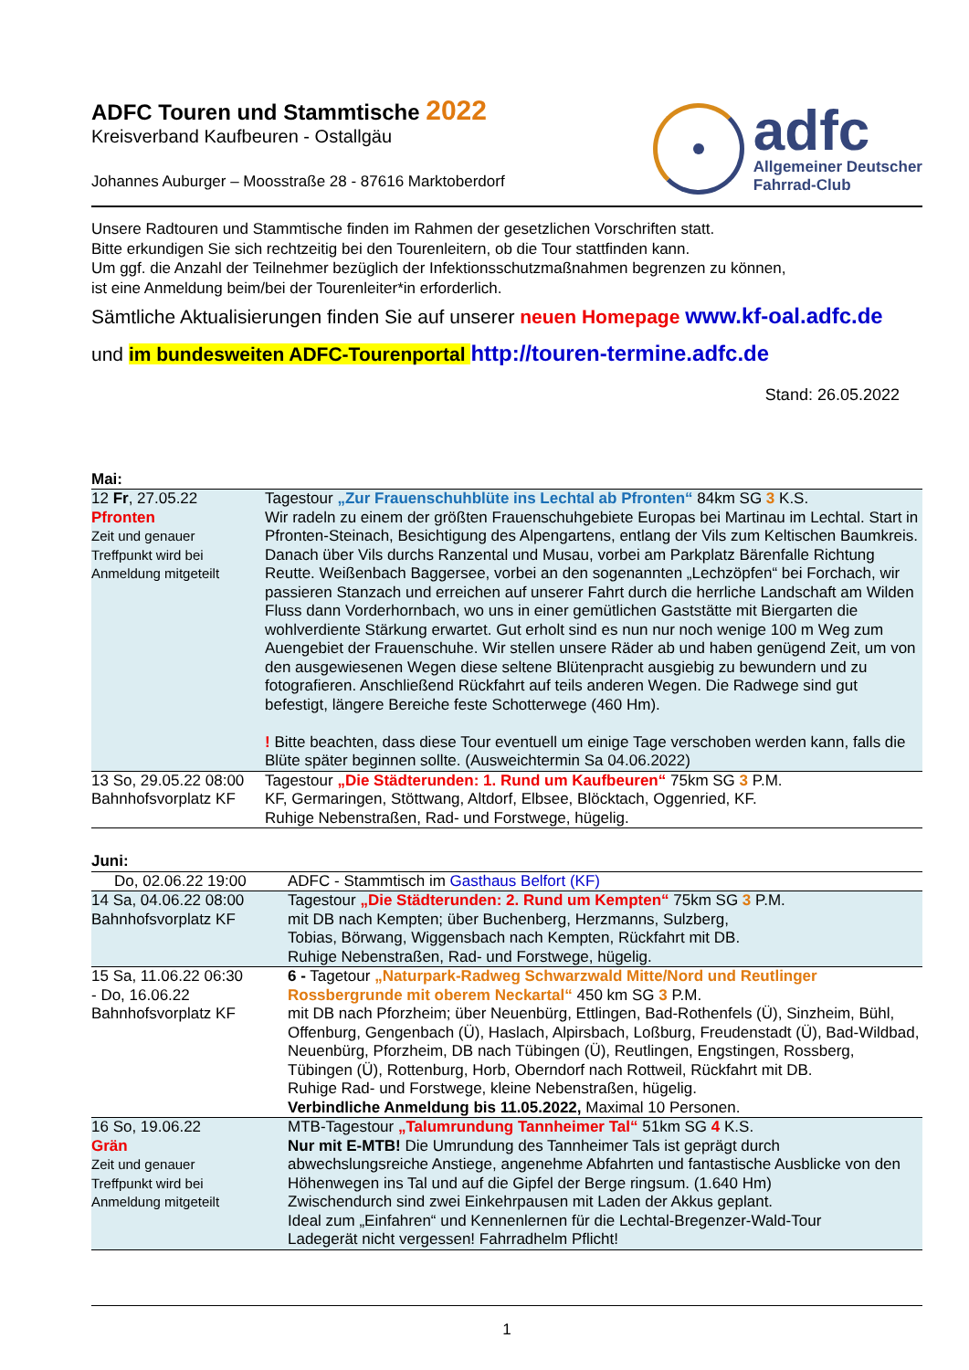ADFC Touren und Stammtische 2022
Kreisverband Kaufbeuren - Ostallgäu
Johannes Auburger – Moosstraße 28 - 87616 Marktoberdorf
adfc
Allgemeiner Deutscher
Fahrrad-Club
Unsere Radtouren und Stammtische finden im Rahmen der gesetzlichen Vorschriften statt.
Bitte erkundigen Sie sich rechtzeitig bei den Tourenleitern, ob die Tour stattfinden kann.
Um ggf. die Anzahl der Teilnehmer bezüglich der Infektionsschutzmaßnahmen begrenzen zu können,
ist eine Anmeldung beim/bei der Tourenleiter*in erforderlich.
Sämtliche Aktualisierungen finden Sie auf unserer neuen Homepage www.kf-oal.adfc.de
und im bundesweiten ADFC-Tourenportal http://touren-termine.adfc.de
Stand: 26.05.2022
Mai:
| 12 Fr , 27.05.22 Pfronten Zeit und genauer Treffpunkt wird bei Anmeldung mitgeteilt | Tagestour „Zur Frauenschuhblüte ins Lechtal ab Pfronten“ 84km SG 3 K.S. Wir radeln zu einem der größten Frauenschuhgebiete Europas bei Martinau im Lechtal. Start in Pfronten-Steinach, Besichtigung des Alpengartens, entlang der Vils zum Keltischen Baumkreis. Danach über Vils durchs Ranzental und Musau, vorbei am Parkplatz Bärenfalle Richtung Reutte. Weißenbach Baggersee, vorbei an den sogenannten „Lechzöpfen“ bei Forchach, wir passieren Stanzach und erreichen auf unserer Fahrt durch die herrliche Landschaft am Wilden Fluss dann Vorderhornbach, wo uns in einer gemütlichen Gaststätte mit Biergarten die wohlverdiente Stärkung erwartet. Gut erholt sind es nun nur noch wenige 100 m Weg zum Auengebiet der Frauenschuhe. Wir stellen unsere Räder ab und haben genügend Zeit, um von den ausgewiesenen Wegen diese seltene Blütenpracht ausgiebig zu bewundern und zu fotografieren. Anschließend Rückfahrt auf teils anderen Wegen. Die Radwege sind gut befestigt, längere Bereiche feste Schotterwege (460 Hm). ! Bitte beachten, dass diese Tour eventuell um einige Tage verschoben werden kann, falls die Blüte später beginnen sollte. (Ausweichtermin Sa 04.06.2022) |
| 13 So, 29.05.22 08:00 Bahnhofsvorplatz KF | Tagestour „Die Städterunden: 1. Rund um Kaufbeuren“ 75km SG 3 P.M. KF, Germaringen, Stöttwang, Altdorf, Elbsee, Blöcktach, Oggenried, KF. Ruhige Nebenstraßen, Rad- und Forstwege, hügelig. |
Juni:
| Do, 02.06.22 19:00 | ADFC - Stammtisch im Gasthaus Belfort (KF) |
| 14 Sa, 04.06.22 08:00 Bahnhofsvorplatz KF | Tagestour „Die Städterunden: 2. Rund um Kempten“ 75km SG 3 P.M. mit DB nach Kempten; über Buchenberg, Herzmanns, Sulzberg, Tobias, Börwang, Wiggensbach nach Kempten, Rückfahrt mit DB. Ruhige Nebenstraßen, Rad- und Forstwege, hügelig. |
| 15 Sa, 11.06.22 06:30 - Do, 16.06.22 Bahnhofsvorplatz KF | 6 - Tagetour „Naturpark-Radweg Schwarzwald Mitte/Nord und Reutlinger Rossbergrunde mit oberem Neckartal“ 450 km SG 3 P.M. mit DB nach Pforzheim; über Neuenbürg, Ettlingen, Bad-Rothenfels (Ü), Sinzheim, Bühl, Offenburg, Gengenbach (Ü), Haslach, Alpirsbach, Loßburg, Freudenstadt (Ü), Bad-Wildbad, Neuenbürg, Pforzheim, DB nach Tübingen (Ü), Reutlingen, Engstingen, Rossberg, Tübingen (Ü), Rottenburg, Horb, Oberndorf nach Rottweil, Rückfahrt mit DB. Ruhige Rad- und Forstwege, kleine Nebenstraßen, hügelig. Verbindliche Anmeldung bis 11.05.2022, Maximal 10 Personen. |
| 16 So, 19.06.22 Grän Zeit und genauer Treffpunkt wird bei Anmeldung mitgeteilt | MTB-Tagestour „Talumrundung Tannheimer Tal“ 51km SG 4 K.S. Nur mit E-MTB! Die Umrundung des Tannheimer Tals ist geprägt durch abwechslungsreiche Anstiege, angenehme Abfahrten und fantastische Ausblicke von den Höhenwegen ins Tal und auf die Gipfel der Berge ringsum. (1.640 Hm) Zwischendurch sind zwei Einkehrpausen mit Laden der Akkus geplant. Ideal zum „Einfahren“ und Kennenlernen für die Lechtal-Bregenzer-Wald-Tour Ladegerät nicht vergessen! Fahrradhelm Pflicht! |
1